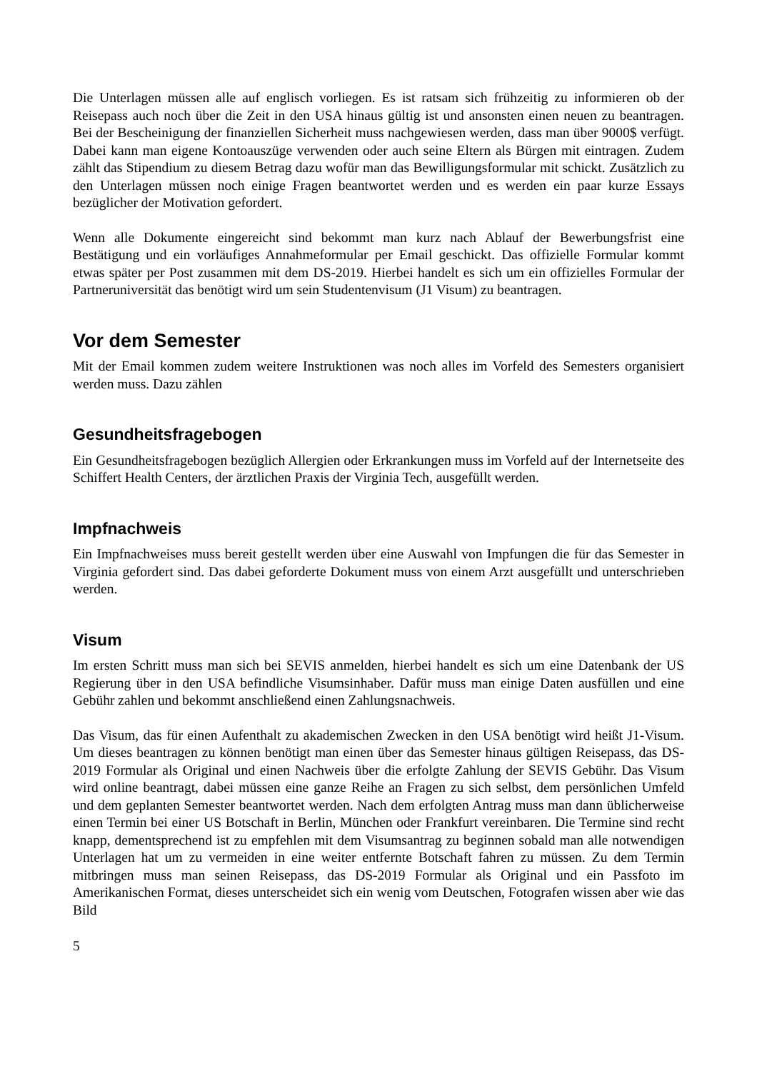Die Unterlagen müssen alle auf englisch vorliegen. Es ist ratsam sich frühzeitig zu informieren ob der Reisepass auch noch über die Zeit in den USA hinaus gültig ist und ansonsten einen neuen zu beantragen. Bei der Bescheinigung der finanziellen Sicherheit muss nachgewiesen werden, dass man über 9000$ verfügt. Dabei kann man eigene Kontoauszüge verwenden oder auch seine Eltern als Bürgen mit eintragen. Zudem zählt das Stipendium zu diesem Betrag dazu wofür man das Bewilligungsformular mit schickt. Zusätzlich zu den Unterlagen müssen noch einige Fragen beantwortet werden und es werden ein paar kurze Essays bezüglicher der Motivation gefordert.
Wenn alle Dokumente eingereicht sind bekommt man kurz nach Ablauf der Bewerbungsfrist eine Bestätigung und ein vorläufiges Annahmeformular per Email geschickt. Das offizielle Formular kommt etwas später per Post zusammen mit dem DS-2019. Hierbei handelt es sich um ein offizielles Formular der Partneruniversität das benötigt wird um sein Studentenvisum (J1 Visum) zu beantragen.
Vor dem Semester
Mit der Email kommen zudem weitere Instruktionen was noch alles im Vorfeld des Semesters organisiert werden muss. Dazu zählen
Gesundheitsfragebogen
Ein Gesundheitsfragebogen bezüglich Allergien oder Erkrankungen muss im Vorfeld auf der Internetseite des Schiffert Health Centers, der ärztlichen Praxis der Virginia Tech, ausgefüllt werden.
Impfnachweis
Ein Impfnachweises muss bereit gestellt werden über eine Auswahl von Impfungen die für das Semester in Virginia gefordert sind. Das dabei geforderte Dokument muss von einem Arzt ausgefüllt und unterschrieben werden.
Visum
Im ersten Schritt muss man sich bei SEVIS anmelden, hierbei handelt es sich um eine Datenbank der US Regierung über in den USA befindliche Visumsinhaber. Dafür muss man einige Daten ausfüllen und eine Gebühr zahlen und bekommt anschließend einen Zahlungsnachweis.
Das Visum, das für einen Aufenthalt zu akademischen Zwecken in den USA benötigt wird heißt J1-Visum. Um dieses beantragen zu können benötigt man einen über das Semester hinaus gültigen Reisepass, das DS-2019 Formular als Original und einen Nachweis über die erfolgte Zahlung der SEVIS Gebühr. Das Visum wird online beantragt, dabei müssen eine ganze Reihe an Fragen zu sich selbst, dem persönlichen Umfeld und dem geplanten Semester beantwortet werden. Nach dem erfolgten Antrag muss man dann üblicherweise einen Termin bei einer US Botschaft in Berlin, München oder Frankfurt vereinbaren. Die Termine sind recht knapp, dementsprechend ist zu empfehlen mit dem Visumsantrag zu beginnen sobald man alle notwendigen Unterlagen hat um zu vermeiden in eine weiter entfernte Botschaft fahren zu müssen. Zu dem Termin mitbringen muss man seinen Reisepass, das DS-2019 Formular als Original und ein Passfoto im Amerikanischen Format, dieses unterscheidet sich ein wenig vom Deutschen, Fotografen wissen aber wie das Bild
5